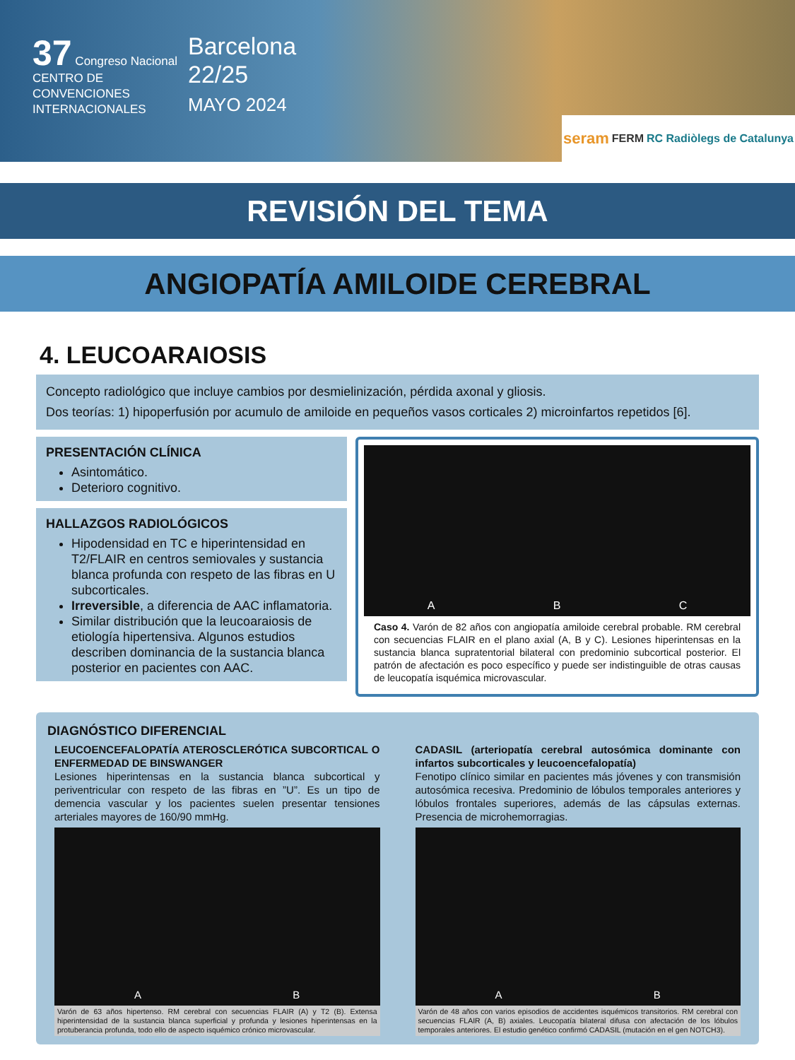37 Congreso Nacional
CENTRO DE
CONVENCIONES
INTERNACIONALES
Barcelona
22/25
MAYO 2024
seram FERM RC Radiòlegs de Catalunya
REVISIÓN DEL TEMA
ANGIOPATÍA AMILOIDE CEREBRAL
4. LEUCOARAIOSIS
Concepto radiológico que incluye cambios por desmielinización, pérdida axonal y gliosis.
Dos teorías: 1) hipoperfusión por acumulo de amiloide en pequeños vasos corticales 2) microinfartos repetidos [6].
PRESENTACIÓN CLÍNICA
Asintomático.
Deterioro cognitivo.
HALLAZGOS RADIOLÓGICOS
Hipodensidad en TC e hiperintensidad en T2/FLAIR en centros semiovales y sustancia blanca profunda con respeto de las fibras en U subcorticales.
Irreversible, a diferencia de AAC inflamatoria.
Similar distribución que la leucoaraiosis de etiología hipertensiva. Algunos estudios describen dominancia de la sustancia blanca posterior en pacientes con AAC.
A B C
Caso 4. Varón de 82 años con angiopatía amiloide cerebral probable. RM cerebral con secuencias FLAIR en el plano axial (A, B y C). Lesiones hiperintensas en la sustancia blanca supratentorial bilateral con predominio subcortical posterior. El patrón de afectación es poco específico y puede ser indistinguible de otras causas de leucopatía isquémica microvascular.
DIAGNÓSTICO DIFERENCIAL
LEUCOENCEFALOPATÍA ATEROSCLERÓTICA SUBCORTICAL O ENFERMEDAD DE BINSWANGER
Lesiones hiperintensas en la sustancia blanca subcortical y periventricular con respeto de las fibras en ”U”. Es un tipo de demencia vascular y los pacientes suelen presentar tensiones arteriales mayores de 160/90 mmHg.
A B
Varón de 63 años hipertenso. RM cerebral con secuencias FLAIR (A) y T2 (B). Extensa hiperintensidad de la sustancia blanca superficial y profunda y lesiones hiperintensas en la protuberancia profunda, todo ello de aspecto isquémico crónico microvascular.
CADASIL (arteriopatía cerebral autosómica dominante con infartos subcorticales y leucoencefalopatía)
Fenotipo clínico similar en pacientes más jóvenes y con transmisión autosómica recesiva. Predominio de lóbulos temporales anteriores y lóbulos frontales superiores, además de las cápsulas externas. Presencia de microhemorragias.
A B
Varón de 48 años con varios episodios de accidentes isquémicos transitorios. RM cerebral con secuencias FLAIR (A, B) axiales. Leucopatía bilateral difusa con afectación de los lóbulos temporales anteriores. El estudio genético confirmó CADASIL (mutación en el gen NOTCH3).